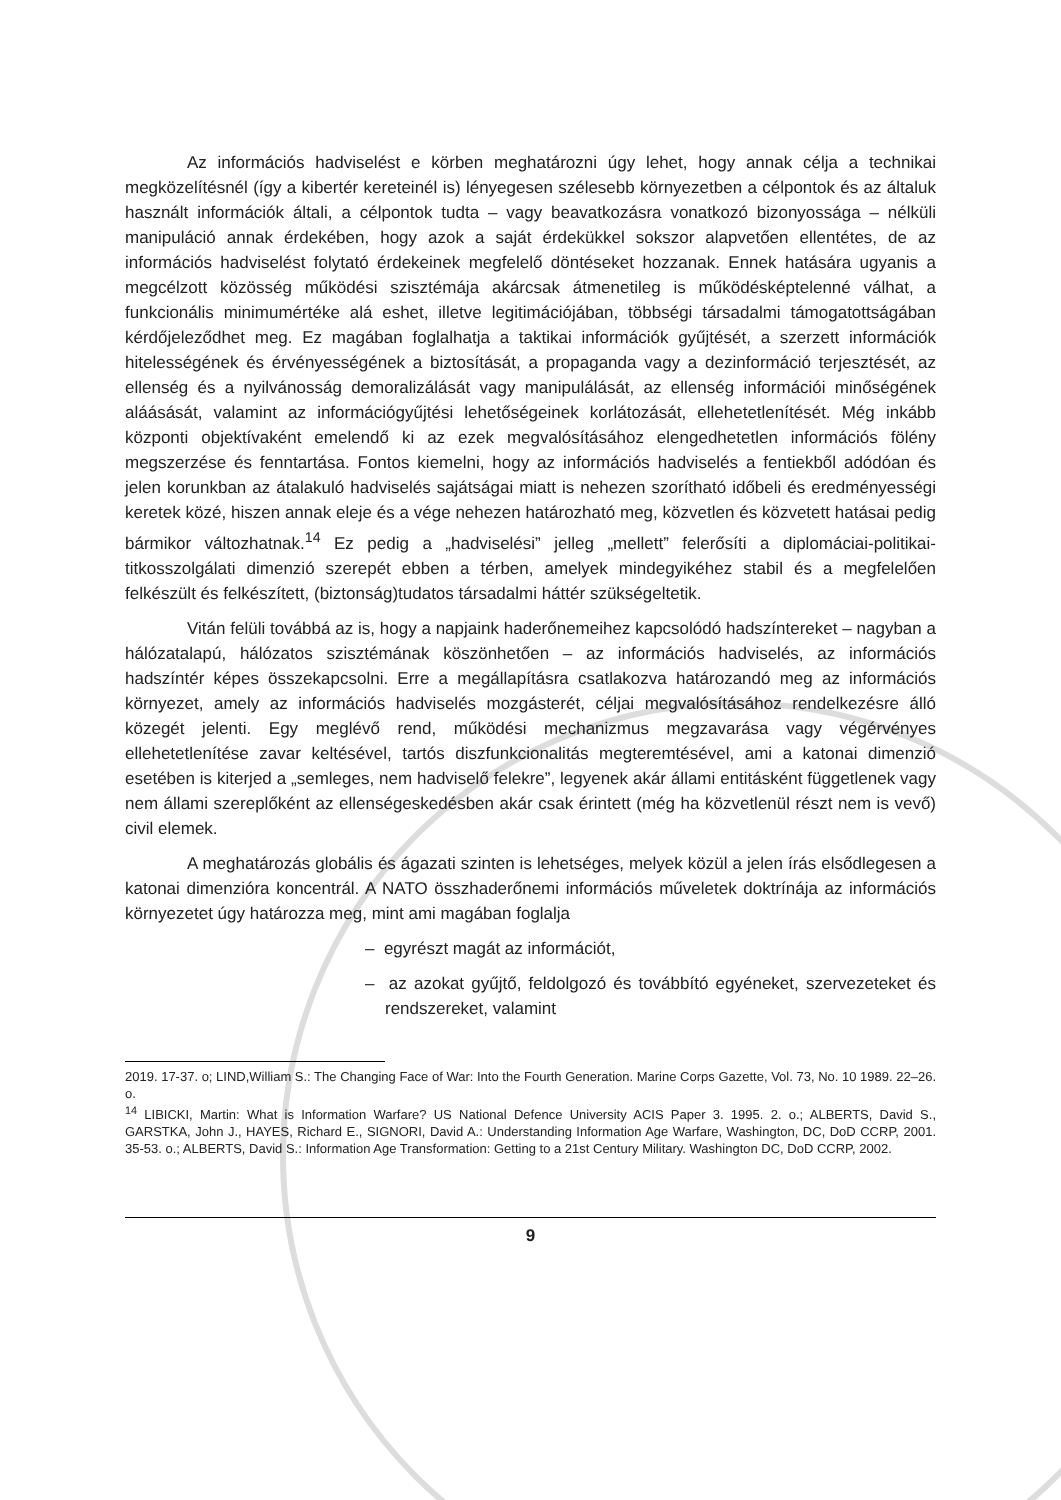Az információs hadviselést e körben meghatározni úgy lehet, hogy annak célja a technikai megközelítésnél (így a kibertér kereteinél is) lényegesen szélesebb környezetben a célpontok és az általuk használt információk általi, a célpontok tudta – vagy beavatkozásra vonatkozó bizonyossága – nélküli manipuláció annak érdekében, hogy azok a saját érdekükkel sokszor alapvetően ellentétes, de az információs hadviselést folytató érdekeinek megfelelő döntéseket hozzanak. Ennek hatására ugyanis a megcélzott közösség működési szisztémája akárcsak átmenetileg is működésképtelenné válhat, a funkcionális minimumértéke alá eshet, illetve legitimációjában, többségi társadalmi támogatottságában kérdőjeleződhet meg. Ez magában foglalhatja a taktikai információk gyűjtését, a szerzett információk hitelességének és érvényességének a biztosítását, a propaganda vagy a dezinformáció terjesztését, az ellenség és a nyilvánosság demoralizálását vagy manipulálását, az ellenség információi minőségének aláásását, valamint az információgyűjtési lehetőségeinek korlátozását, ellehetetlenítését. Még inkább központi objektívaként emelendő ki az ezek megvalósításához elengedhetetlen információs fölény megszerzése és fenntartása. Fontos kiemelni, hogy az információs hadviselés a fentiekből adódóan és jelen korunkban az átalakuló hadviselés sajátságai miatt is nehezen szorítható időbeli és eredményességi keretek közé, hiszen annak eleje és a vége nehezen határozható meg, közvetlen és közvetett hatásai pedig bármikor változhatnak.<sup>14</sup> Ez pedig a „hadviselési” jelleg „mellett” felerősíti a diplomáciai-politikai-titkosszolgálati dimenzió szerepét ebben a térben, amelyek mindegyikéhez stabil és a megfelelően felkészült és felkészített, (biztonság)tudatos társadalmi háttér szükségeltetik.
Vitán felüli továbbá az is, hogy a napjaink haderőnemeihez kapcsolódó hadszíntereket – nagyban a hálózatalapú, hálózatos szisztémának köszönhetően – az információs hadviselés, az információs hadszíntér képes összekapcsolni. Erre a megállapításra csatlakozva határozandó meg az információs környezet, amely az információs hadviselés mozgásterét, céljai megvalósításához rendelkezésre álló közegét jelenti. Egy meglévő rend, működési mechanizmus megzavarása vagy végérvényes ellehetetlenítése zavar keltésével, tartós diszfunkcionalitás megteremtésével, ami a katonai dimenzió esetében is kiterjed a „semleges, nem hadviselő felekre”, legyenek akár állami entitásként függetlenek vagy nem állami szereplőként az ellenségeskedésben akár csak érintett (még ha közvetlenül részt nem is vevő) civil elemek.
A meghatározás globális és ágazati szinten is lehetséges, melyek közül a jelen írás elsődlegesen a katonai dimenzióra koncentrál. A NATO összhaderőnemi információs műveletek doktrínája az információs környezetet úgy határozza meg, mint ami magában foglalja
– egyrészt magát az információt,
– az azokat gyűjtő, feldolgozó és továbbító egyéneket, szervezeteket és rendszereket, valamint
2019. 17-37. o; LIND,William S.: The Changing Face of War: Into the Fourth Generation. Marine Corps Gazette, Vol. 73, No. 10 1989. 22–26. o.
<sup>14</sup> LIBICKI, Martin: What is Information Warfare? US National Defence University ACIS Paper 3. 1995. 2. o.; ALBERTS, David S., GARSTKA, John J., HAYES, Richard E., SIGNORI, David A.: Understanding Information Age Warfare, Washington, DC, DoD CCRP, 2001. 35-53. o.; ALBERTS, David S.: Information Age Transformation: Getting to a 21st Century Military. Washington DC, DoD CCRP, 2002.
9